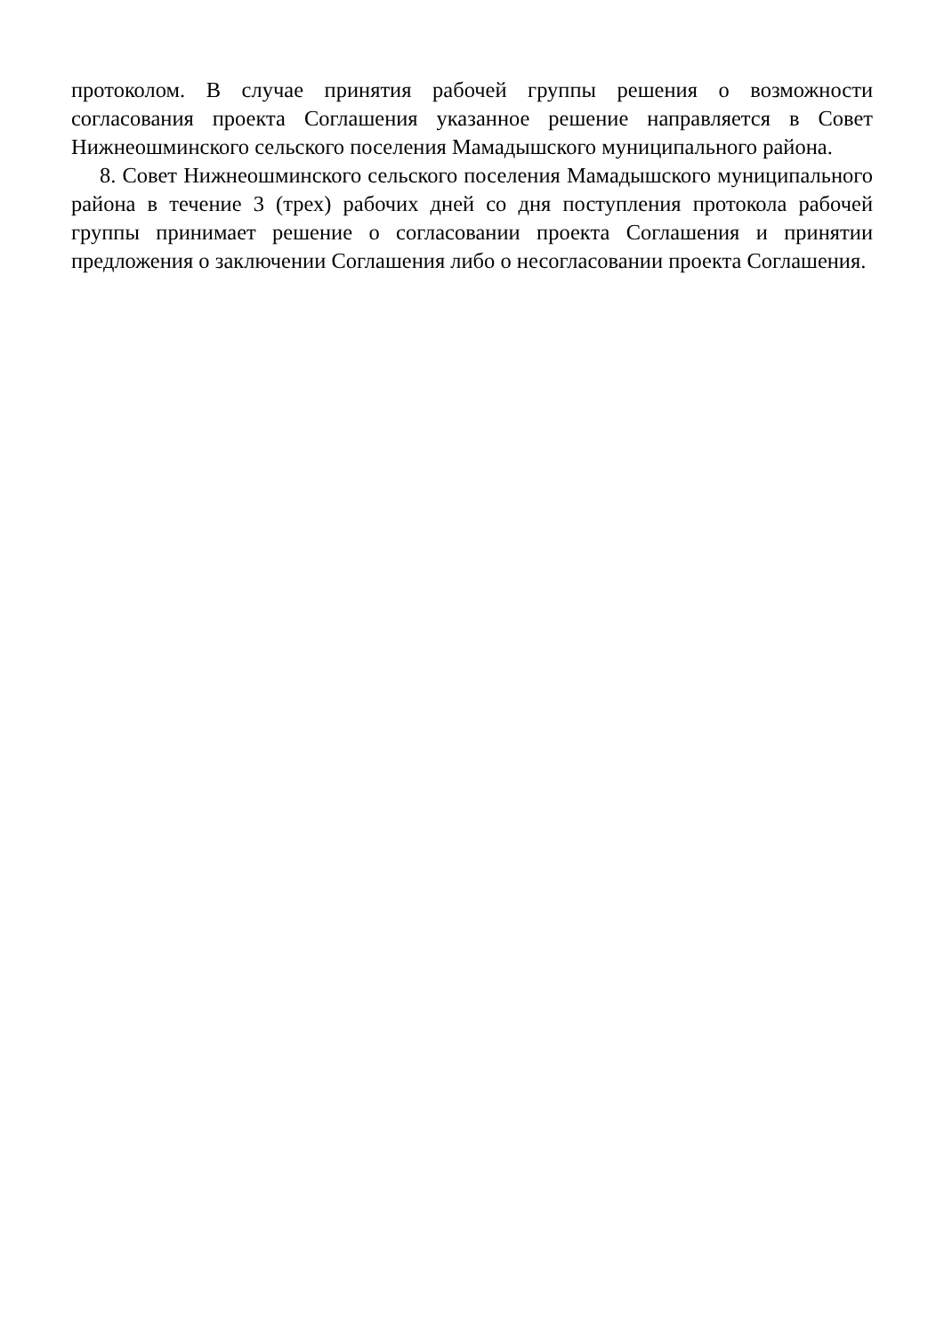протоколом. В случае принятия рабочей группы решения о возможности согласования проекта Соглашения указанное решение направляется в Совет Нижнеошминского сельского поселения Мамадышского муниципального района.
8. Совет Нижнеошминского сельского поселения Мамадышского муниципального района в течение 3 (трех) рабочих дней со дня поступления протокола рабочей группы принимает решение о согласовании проекта Соглашения и принятии предложения о заключении Соглашения либо о несогласовании проекта Соглашения.